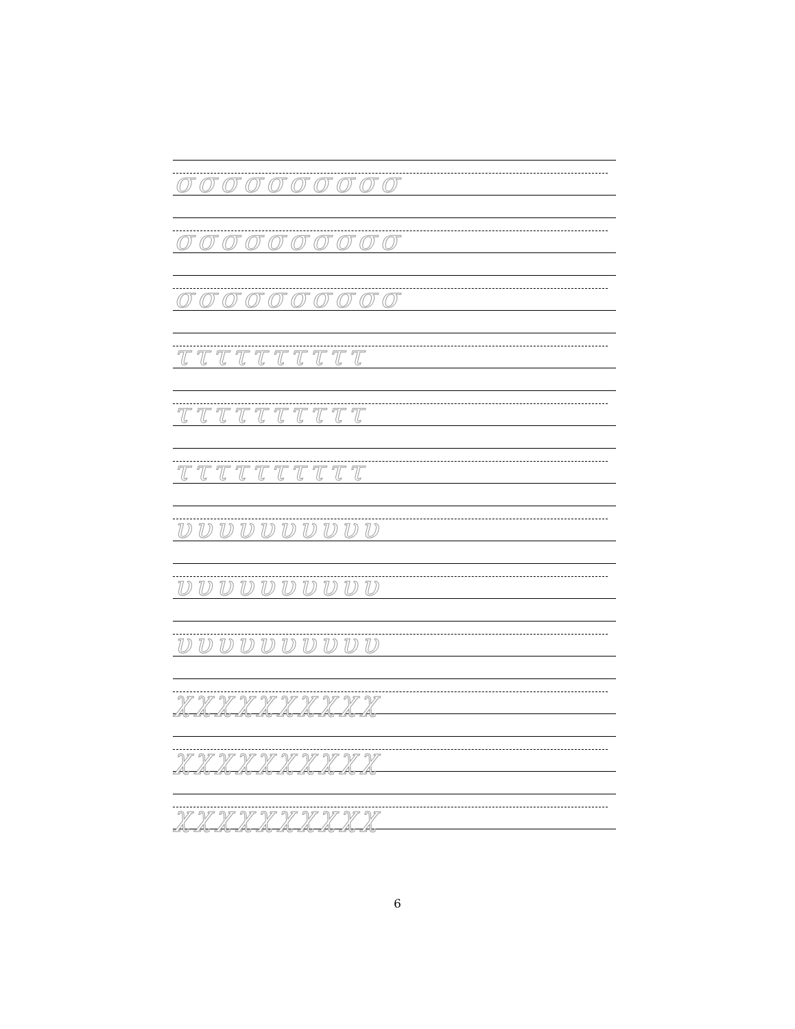σσσσσσσσσσ
σσσσσσσσσσ
σσσσσσσσσσ
ττττττττττ
ττττττττττ
ττττττττττ
υυυυυυυυυυ
υυυυυυυυυυ
υυυυυυυυυυ
χχχχχχχχχχ
χχχχχχχχχχ
χχχχχχχχχχ
6